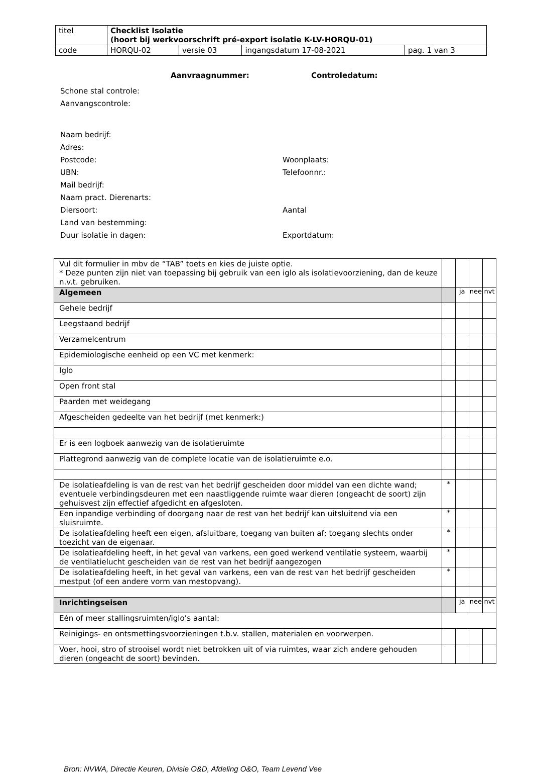| titel | Checklist Isolatie (hoort bij werkvoorschrift pré-export isolatie K-LV-HORQU-01) | | | |
| code | HORQU-02 | versie 03 | ingangsdatum 17-08-2021 | pag. 1 van 3 |
Aanvraagnummer: Controledatum:
Schone stal controle:
Aanvangscontrole:
Naam bedrijf:
Adres:
Postcode: Woonplaats:
UBN: Telefoonnr.:
Mail bedrijf:
Naam pract. Dierenarts:
Diersoort: Aantal
Land van bestemming:
Duur isolatie in dagen: Exportdatum:
| Vul dit formulier in mbv de “TAB” toets en kies de juiste optie. * Deze punten zijn niet van toepassing bij gebruik van een iglo als isolatievoorziening, dan de keuze n.v.t. gebruiken. | | | | |
| Algemeen | | ja | nee | nvt |
| Gehele bedrijf | | | | |
| Leegstaand bedrijf | | | | |
| Verzamelcentrum | | | | |
| Epidemiologische eenheid op een VC met kenmerk: | | | | |
| Iglo | | | | |
| Open front stal | | | | |
| Paarden met weidegang | | | | |
| Afgescheiden gedeelte van het bedrijf (met kenmerk:) | | | | |
| Er is een logboek aanwezig van de isolatieruimte | | | | |
| Plattegrond aanwezig van de complete locatie van de isolatieruimte e.o. | | | | |
| De isolatieafdeling is van de rest van het bedrijf gescheiden door middel van een dichte wand; eventuele verbindingsdeuren met een naastliggende ruimte waar dieren (ongeacht de soort) zijn gehuisvest zijn effectief afgedicht en afgesloten. | * | | | |
| Een inpandige verbinding of doorgang naar de rest van het bedrijf kan uitsluitend via een sluisruimte. | * | | | |
| De isolatieafdeling heeft een eigen, afsluitbare, toegang van buiten af; toegang slechts onder toezicht van de eigenaar. | * | | | |
| De isolatieafdeling heeft, in het geval van varkens, een goed werkend ventilatie systeem, waarbij de ventilatielucht gescheiden van de rest van het bedrijf aangezogen | * | | | |
| De isolatieafdeling heeft, in het geval van varkens, een van de rest van het bedrijf gescheiden mestput (of een andere vorm van mestopvang). | * | | | |
| Inrichtingseisen | | ja | nee | nvt |
| Eén of meer stallingsruimten/iglo’s aantal: | | | | |
| Reinigings- en ontsmettingsvoorzieningen t.b.v. stallen, materialen en voorwerpen. | | | | |
| Voer, hooi, stro of strooisel wordt niet betrokken uit of via ruimtes, waar zich andere gehouden dieren (ongeacht de soort) bevinden. | | | | |
Bron: NVWA, Directie Keuren, Divisie O&D, Afdeling O&O, Team Levend Vee